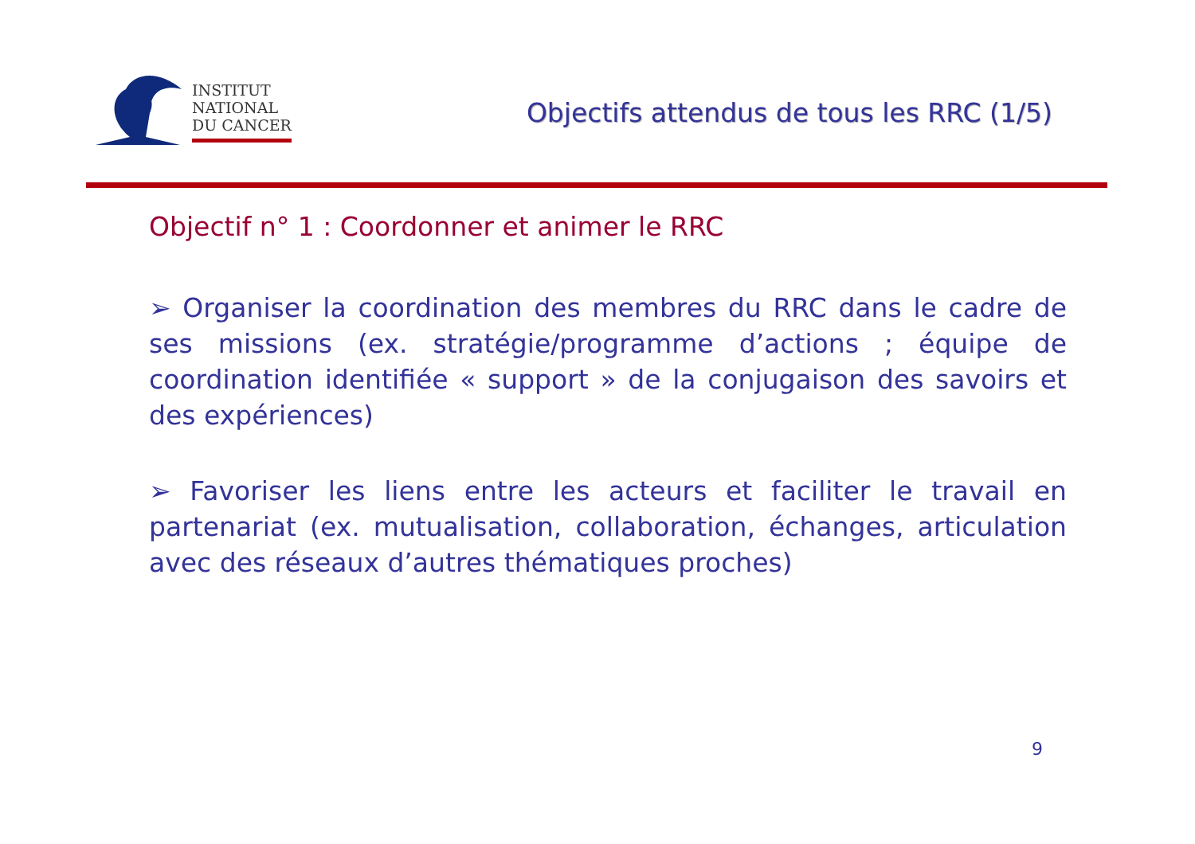INSTITUT
NATIONAL
DU CANCER
Objectifs attendus de tous les RRC (1/5)
Objectif n° 1 : Coordonner et animer le RRC
➢ Organiser la coordination des membres du RRC dans le cadre de ses missions (ex. stratégie/programme d’actions ; équipe de coordination identifiée « support » de la conjugaison des savoirs et des expériences)
➢ Favoriser les liens entre les acteurs et faciliter le travail en partenariat (ex. mutualisation, collaboration, échanges, articulation avec des réseaux d’autres thématiques proches)
9